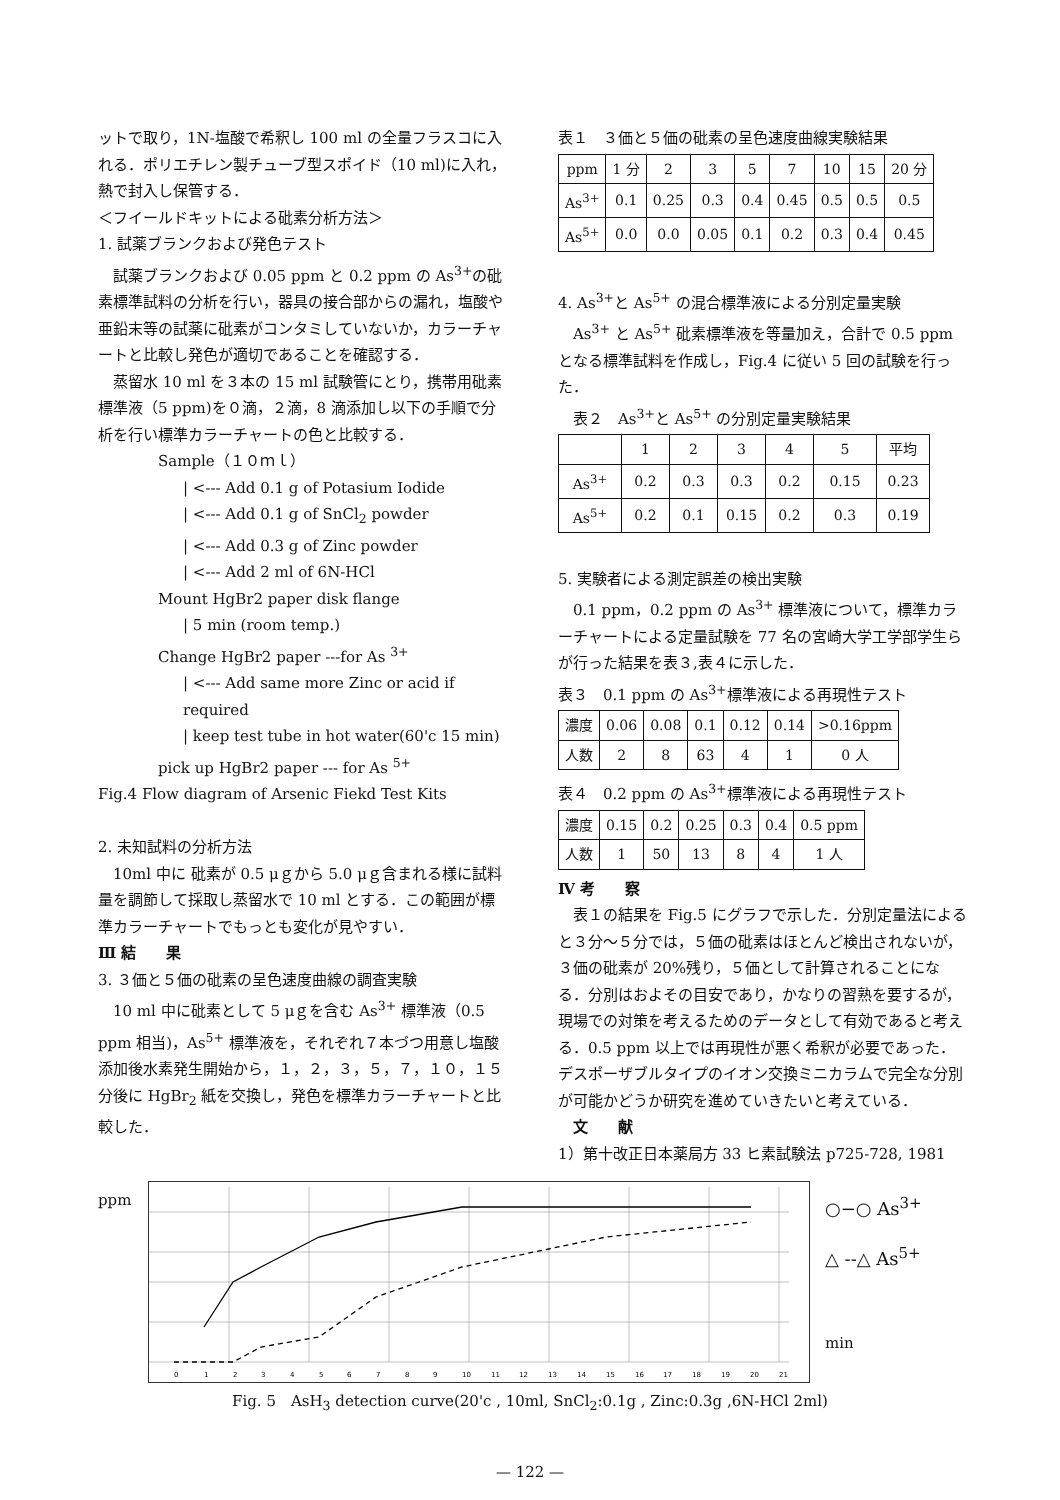ットで取り，1N-塩酸で希釈し 100 ml の全量フラスコに入れる．ポリエチレン製チューブ型スポイド（10 ml)に入れ，熱で封入し保管する．
＜フイールドキットによる砒素分析方法＞
1. 試薬ブランクおよび発色テスト
試薬ブランクおよび 0.05 ppm と 0.2 ppm の As<sup>3+</sup>の砒素標準試料の分析を行い，器具の接合部からの漏れ，塩酸や亜鉛末等の試薬に砒素がコンタミしていないか，カラーチャートと比較し発色が適切であることを確認する．
蒸留水 10 ml を３本の 15 ml 試験管にとり，携帯用砒素標準液（5 ppm)を０滴，２滴，8 滴添加し以下の手順で分析を行い標準カラーチャートの色と比較する．
Sample（１０ｍｌ）
| <--- Add 0.1 g of Potasium Iodide
| <--- Add 0.1 g of SnCl<sub>2</sub> powder
| <--- Add 0.3 g of Zinc powder
| <--- Add 2 ml of 6N-HCl
Mount HgBr2 paper disk flange
| 5 min (room temp.)
Change HgBr2 paper ---for As <sup>3+</sup>
| <--- Add same more Zinc or acid if required
| keep test tube in hot water(60'c 15 min)
pick up HgBr2 paper --- for As <sup>5+</sup>
Fig.4 Flow diagram of Arsenic Fiekd Test Kits
2. 未知試料の分析方法
10ml 中に 砒素が 0.5 μｇから 5.0 μｇ含まれる様に試料量を調節して採取し蒸留水で 10 ml とする．この範囲が標準カラーチャートでもっとも変化が見やすい．
Ⅲ 結　　果
3. ３価と５価の砒素の呈色速度曲線の調査実験
10 ml 中に砒素として 5 μｇを含む As<sup>3+</sup> 標準液（0.5 ppm 相当)，As<sup>5+</sup> 標準液を，それぞれ７本づつ用意し塩酸添加後水素発生開始から，１，２，３，５，７，１０，１５分後に HgBr<sub>2</sub> 紙を交換し，発色を標準カラーチャートと比較した．
表１　３価と５価の砒素の呈色速度曲線実験結果
| ppm | 1 分 | 2 | 3 | 5 | 7 | 10 | 15 | 20 分 |
| As<sup>3+</sup> | 0.1 | 0.25 | 0.3 | 0.4 | 0.45 | 0.5 | 0.5 | 0.5 |
| As<sup>5+</sup> | 0.0 | 0.0 | 0.05 | 0.1 | 0.2 | 0.3 | 0.4 | 0.45 |
4. As<sup>3+</sup>と As<sup>5+</sup> の混合標準液による分別定量実験
As<sup>3+</sup> と As<sup>5+</sup> 砒素標準液を等量加え，合計で 0.5 ppm となる標準試料を作成し，Fig.4 に従い 5 回の試験を行った．
　表２　As<sup>3+</sup>と As<sup>5+</sup> の分別定量実験結果
| | 1 | 2 | 3 | 4 | 5 | 平均 |
| As<sup>3+</sup> | 0.2 | 0.3 | 0.3 | 0.2 | 0.15 | 0.23 |
| As<sup>5+</sup> | 0.2 | 0.1 | 0.15 | 0.2 | 0.3 | 0.19 |
5. 実験者による測定誤差の検出実験
0.1 ppm，0.2 ppm の As<sup>3+</sup> 標準液について，標準カラーチャートによる定量試験を 77 名の宮崎大学工学部学生らが行った結果を表３,表４に示した．
表３　0.1 ppm の As<sup>3+</sup>標準液による再現性テスト
| 濃度 | 0.06 | 0.08 | 0.1 | 0.12 | 0.14 | >0.16ppm |
| 人数 | 2 | 8 | 63 | 4 | 1 | 0 人 |
表４　0.2 ppm の As<sup>3+</sup>標準液による再現性テスト
| 濃度 | 0.15 | 0.2 | 0.25 | 0.3 | 0.4 | 0.5 ppm |
| 人数 | 1 | 50 | 13 | 8 | 4 | 1 人 |
Ⅳ 考　　察
表１の結果を Fig.5 にグラフで示した．分別定量法によると３分～５分では，５価の砒素はほとんど検出されないが，３価の砒素が 20%残り，５価として計算されることになる．分別はおよその目安であり，かなりの習熟を要するが，現場での対策を考えるためのデータとして有効であると考える．0.5 ppm 以上では再現性が悪く希釈が必要であった．デスポーザブルタイプのイオン交換ミニカラムで完全な分別が可能かどうか研究を進めていきたいと考えている．
　文　　献
1）第十改正日本薬局方 33 ヒ素試験法 p725-728, 1981
ppm
0
1
2
3
4
5
6
7
8
9
10
11
12
13
14
15
16
17
18
19
20
21
○−○ As<sup>3+</sup>
△ --△ As<sup>5+</sup>
min
Fig. 5　AsH<sub>3</sub> detection curve(20'c , 10ml, SnCl<sub>2</sub>:0.1g , Zinc:0.3g ,6N-HCl 2ml)
— 122 —